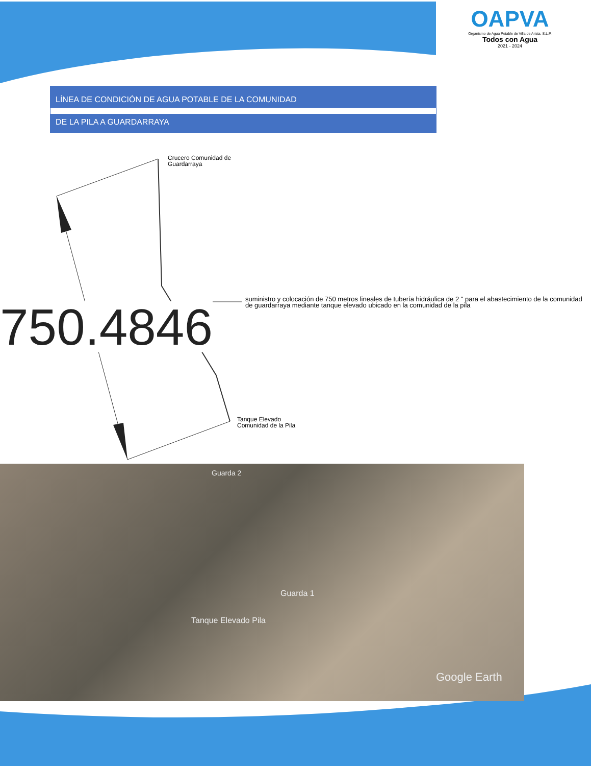OAPVA
Organismo de Agua Potable de Villa de Arista, S.L.P.
Todos con Agua
2021 - 2024
LÍNEA DE CONDICIÓN DE AGUA POTABLE DE LA COMUNIDAD
DE LA PILA A GUARDARRAYA
Crucero Comunidad de
Guardarraya
suministro y colocación de 750 metros lineales de tubería hidráulica de 2 " para el abastecimiento de la comunidad de guardarraya mediante tanque elevado ubicado en la comunidad de la pila
750.4846
Tanque Elevado
Comunidad de la Pila
Guarda 2
Guarda 1
Tanque Elevado Pila
Google Earth